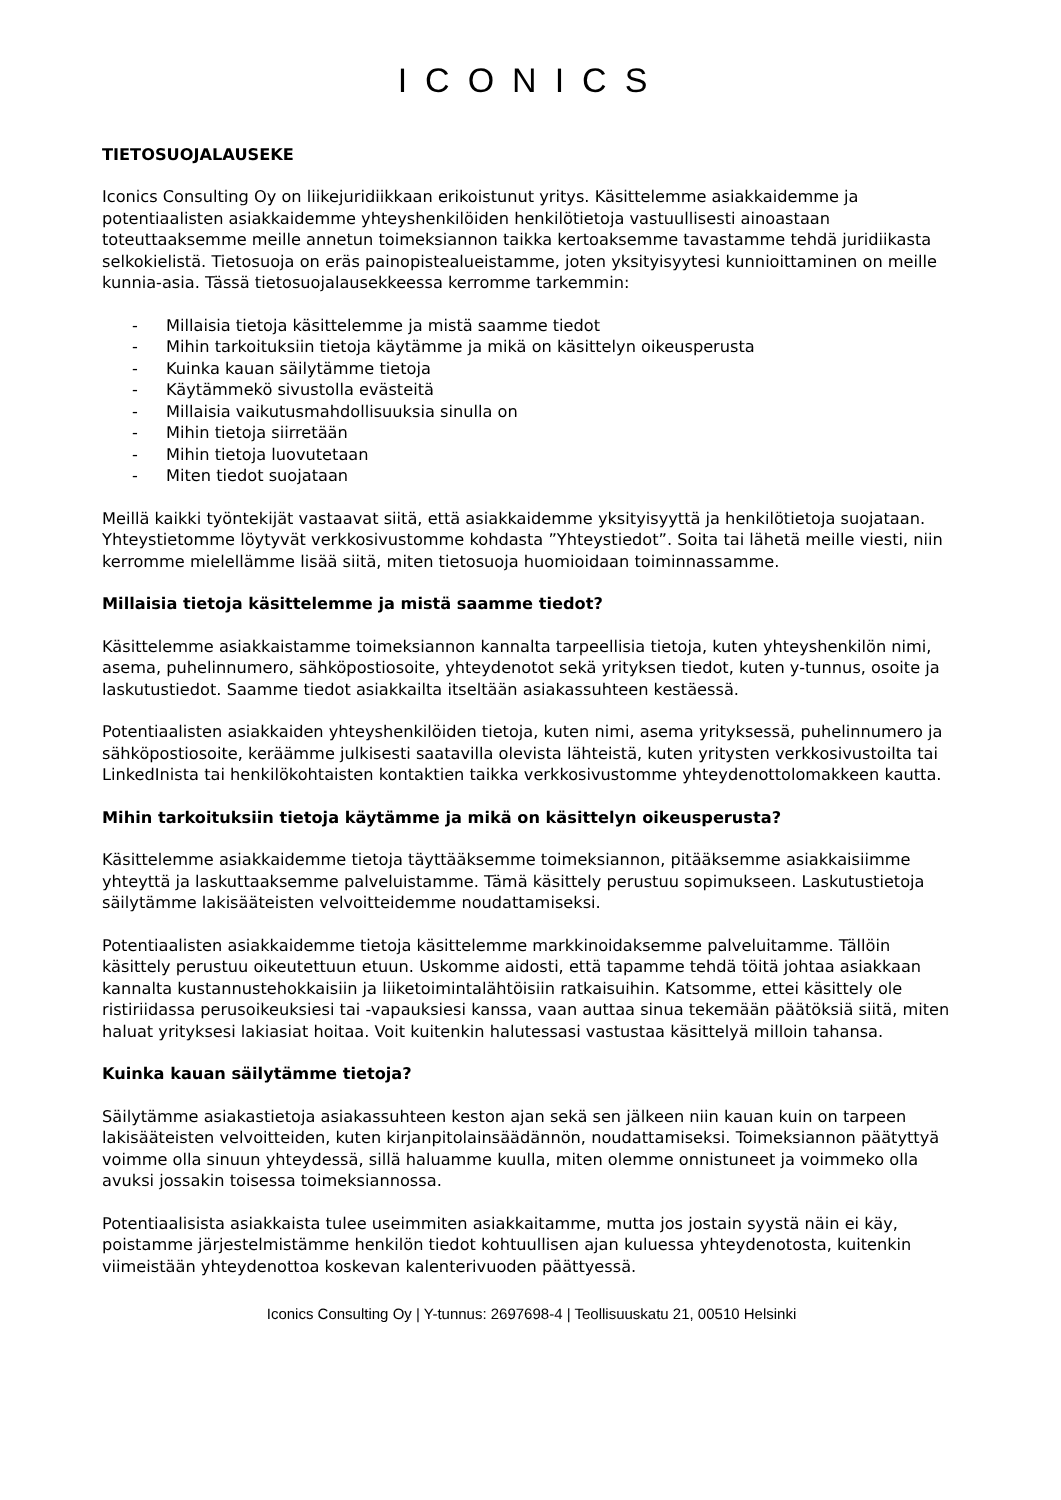ICONICS
TIETOSUOJALAUSEKE
Iconics Consulting Oy on liikejuridiikkaan erikoistunut yritys. Käsittelemme asiakkaidemme ja potentiaalisten asiakkaidemme yhteyshenkilöiden henkilötietoja vastuullisesti ainoastaan toteuttaaksemme meille annetun toimeksiannon taikka kertoaksemme tavastamme tehdä juridiikasta selkokielistä. Tietosuoja on eräs painopistealueistamme, joten yksityisyytesi kunnioittaminen on meille kunnia-asia. Tässä tietosuojalausekkeessa kerromme tarkemmin:
- Millaisia tietoja käsittelemme ja mistä saamme tiedot
- Mihin tarkoituksiin tietoja käytämme ja mikä on käsittelyn oikeusperusta
- Kuinka kauan säilytämme tietoja
- Käytämmekö sivustolla evästeitä
- Millaisia vaikutusmahdollisuuksia sinulla on
- Mihin tietoja siirretään
- Mihin tietoja luovutetaan
- Miten tiedot suojataan
Meillä kaikki työntekijät vastaavat siitä, että asiakkaidemme yksityisyyttä ja henkilötietoja suojataan. Yhteystietomme löytyvät verkkosivustomme kohdasta ”Yhteystiedot”. Soita tai lähetä meille viesti, niin kerromme mielellämme lisää siitä, miten tietosuoja huomioidaan toiminnassamme.
Millaisia tietoja käsittelemme ja mistä saamme tiedot?
Käsittelemme asiakkaistamme toimeksiannon kannalta tarpeellisia tietoja, kuten yhteyshenkilön nimi, asema, puhelinnumero, sähköpostiosoite, yhteydenotot sekä yrityksen tiedot, kuten y-tunnus, osoite ja laskutustiedot. Saamme tiedot asiakkailta itseltään asiakassuhteen kestäessä.
Potentiaalisten asiakkaiden yhteyshenkilöiden tietoja, kuten nimi, asema yrityksessä, puhelinnumero ja sähköpostiosoite, keräämme julkisesti saatavilla olevista lähteistä, kuten yritysten verkkosivustoilta tai LinkedInista tai henkilökohtaisten kontaktien taikka verkkosivustomme yhteydenottolomakkeen kautta.
Mihin tarkoituksiin tietoja käytämme ja mikä on käsittelyn oikeusperusta?
Käsittelemme asiakkaidemme tietoja täyttääksemme toimeksiannon, pitääksemme asiakkaisiimme yhteyttä ja laskuttaaksemme palveluistamme. Tämä käsittely perustuu sopimukseen. Laskutustietoja säilytämme lakisääteisten velvoitteidemme noudattamiseksi.
Potentiaalisten asiakkaidemme tietoja käsittelemme markkinoidaksemme palveluitamme. Tällöin käsittely perustuu oikeutettuun etuun. Uskomme aidosti, että tapamme tehdä töitä johtaa asiakkaan kannalta kustannustehokkaisiin ja liiketoimintalähtöisiin ratkaisuihin. Katsomme, ettei käsittely ole ristiriidassa perusoikeuksiesi tai -vapauksiesi kanssa, vaan auttaa sinua tekemään päätöksiä siitä, miten haluat yrityksesi lakiasiat hoitaa. Voit kuitenkin halutessasi vastustaa käsittelyä milloin tahansa.
Kuinka kauan säilytämme tietoja?
Säilytämme asiakastietoja asiakassuhteen keston ajan sekä sen jälkeen niin kauan kuin on tarpeen lakisääteisten velvoitteiden, kuten kirjanpitolainsäädännön, noudattamiseksi. Toimeksiannon päätyttyä voimme olla sinuun yhteydessä, sillä haluamme kuulla, miten olemme onnistuneet ja voimmeko olla avuksi jossakin toisessa toimeksiannossa.
Potentiaalisista asiakkaista tulee useimmiten asiakkaitamme, mutta jos jostain syystä näin ei käy, poistamme järjestelmistämme henkilön tiedot kohtuullisen ajan kuluessa yhteydenotosta, kuitenkin viimeistään yhteydenottoa koskevan kalenterivuoden päättyessä.
Iconics Consulting Oy | Y-tunnus: 2697698-4 | Teollisuuskatu 21, 00510 Helsinki